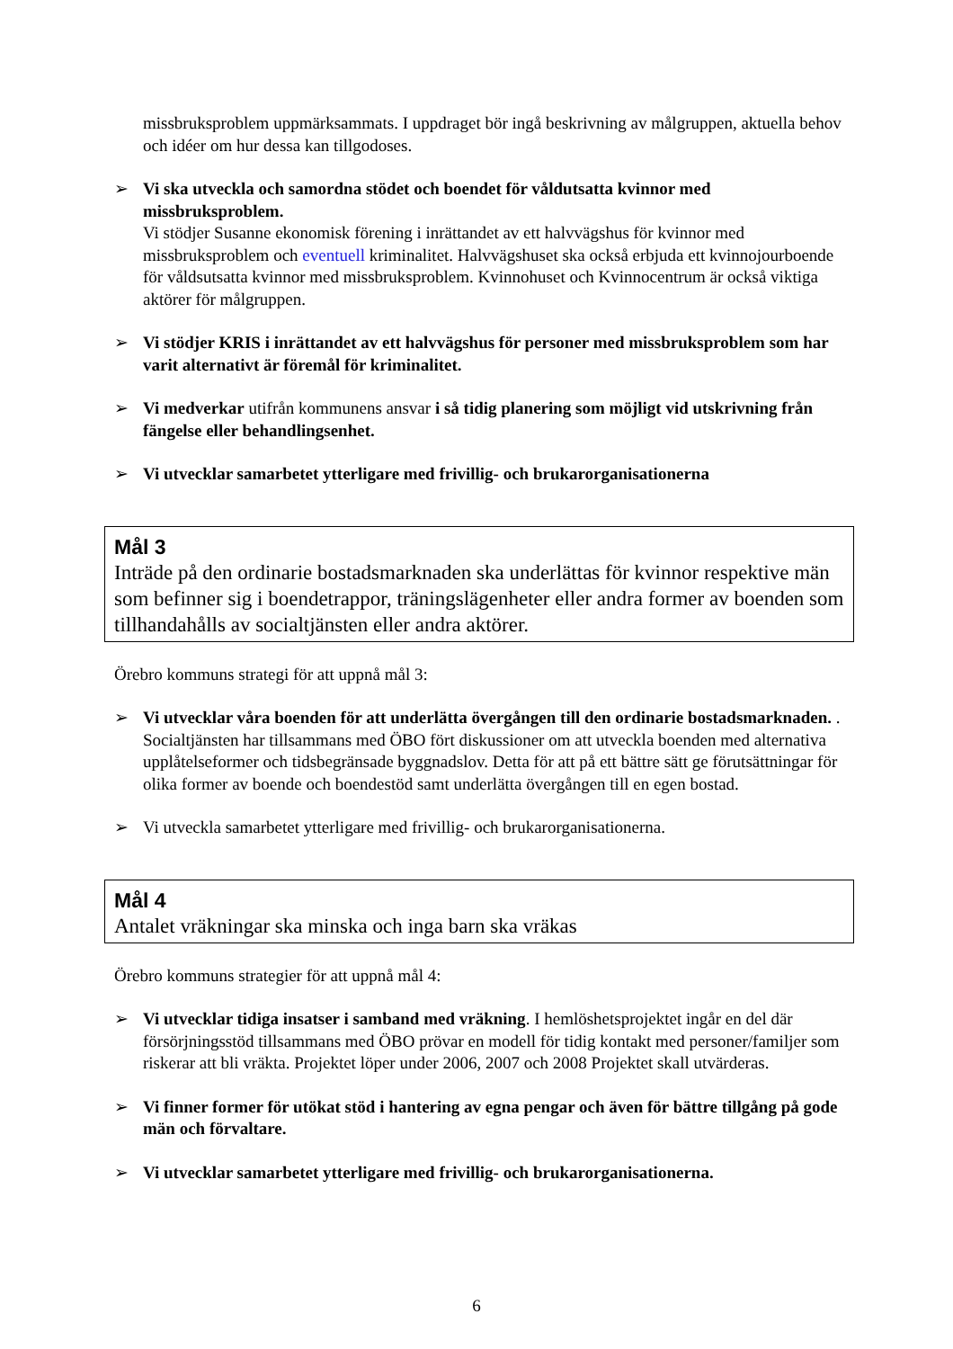missbruksproblem uppmärksammats. I uppdraget bör ingå beskrivning av målgruppen, aktuella behov och idéer om hur dessa kan tillgodoses.
➢ Vi ska utveckla och samordna stödet och boendet för våldutsatta kvinnor med missbruksproblem.
Vi stödjer Susanne ekonomisk förening i inrättandet av ett halvvägshus för kvinnor med missbruksproblem och eventuell kriminalitet. Halvvägshuset ska också erbjuda ett kvinnojourboende för våldsutsatta kvinnor med missbruksproblem. Kvinnohuset och Kvinnocentrum är också viktiga aktörer för målgruppen.
➢ Vi stödjer KRIS i inrättandet av ett halvvägshus för personer med missbruksproblem som har varit alternativt är föremål för kriminalitet.
➢ Vi medverkar utifrån kommunens ansvar i så tidig planering som möjligt vid utskrivning från fängelse eller behandlingsenhet.
➢ Vi utvecklar samarbetet ytterligare med frivillig- och brukarorganisationerna
Mål 3
Inträde på den ordinarie bostadsmarknaden ska underlättas för kvinnor respektive män som befinner sig i boendetrappor, träningslägenheter eller andra former av boenden som tillhandahålls av socialtjänsten eller andra aktörer.
Örebro kommuns strategi för att uppnå mål 3:
➢ Vi utvecklar våra boenden för att underlätta övergången till den ordinarie bostadsmarknaden. . Socialtjänsten har tillsammans med ÖBO fört diskussioner om att utveckla boenden med alternativa upplåtelseformer och tidsbegränsade byggnadslov. Detta för att på ett bättre sätt ge förutsättningar för olika former av boende och boendestöd samt underlätta övergången till en egen bostad.
➢ Vi utveckla samarbetet ytterligare med frivillig- och brukarorganisationerna.
Mål 4
Antalet vräkningar ska minska och inga barn ska vräkas
Örebro kommuns strategier för att uppnå mål 4:
➢ Vi utvecklar tidiga insatser i samband med vräkning. I hemlöshetsprojektet ingår en del där försörjningsstöd tillsammans med ÖBO prövar en modell för tidig kontakt med personer/familjer som riskerar att bli vräkta. Projektet löper under 2006, 2007 och 2008 Projektet skall utvärderas.
➢ Vi finner former för utökat stöd i hantering av egna pengar och även för bättre tillgång på gode män och förvaltare.
➢ Vi utvecklar samarbetet ytterligare med frivillig- och brukarorganisationerna.
6